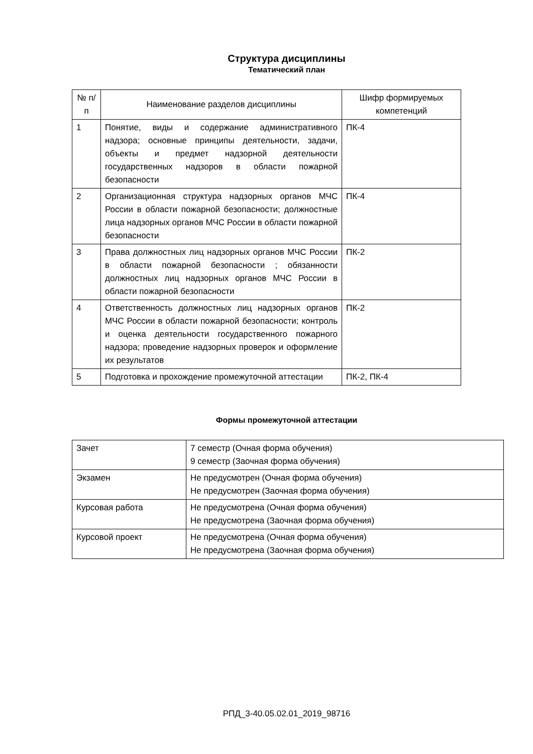Структура дисциплины
Тематический план
| № п/п | Наименование разделов дисциплины | Шифр формируемых компетенций |
| --- | --- | --- |
| 1 | Понятие, виды и содержание административного надзора; основные принципы деятельности, задачи, объекты и предмет надзорной деятельности государственных надзоров в области пожарной безопасности | ПК-4 |
| 2 | Организационная структура надзорных органов МЧС России в области пожарной безопасности; должностные лица надзорных органов МЧС России в области пожарной безопасности | ПК-4 |
| 3 | Права должностных лиц надзорных органов МЧС России в области пожарной безопасности ; обязанности должностных лиц надзорных органов МЧС России в области пожарной безопасности | ПК-2 |
| 4 | Ответственность должностных лиц надзорных органов МЧС России в области пожарной безопасности; контроль и оценка деятельности государственного пожарного надзора; проведение надзорных проверок и оформление их результатов | ПК-2 |
| 5 | Подготовка и прохождение промежуточной аттестации | ПК-2, ПК-4 |
Формы промежуточной аттестации
| Зачет | 7 семестр (Очная форма обучения) 9 семестр (Заочная форма обучения) |
| Экзамен | Не предусмотрен (Очная форма обучения) Не предусмотрен (Заочная форма обучения) |
| Курсовая работа | Не предусмотрена (Очная форма обучения) Не предусмотрена (Заочная форма обучения) |
| Курсовой проект | Не предусмотрена (Очная форма обучения) Не предусмотрена (Заочная форма обучения) |
РПД_3-40.05.02.01_2019_98716